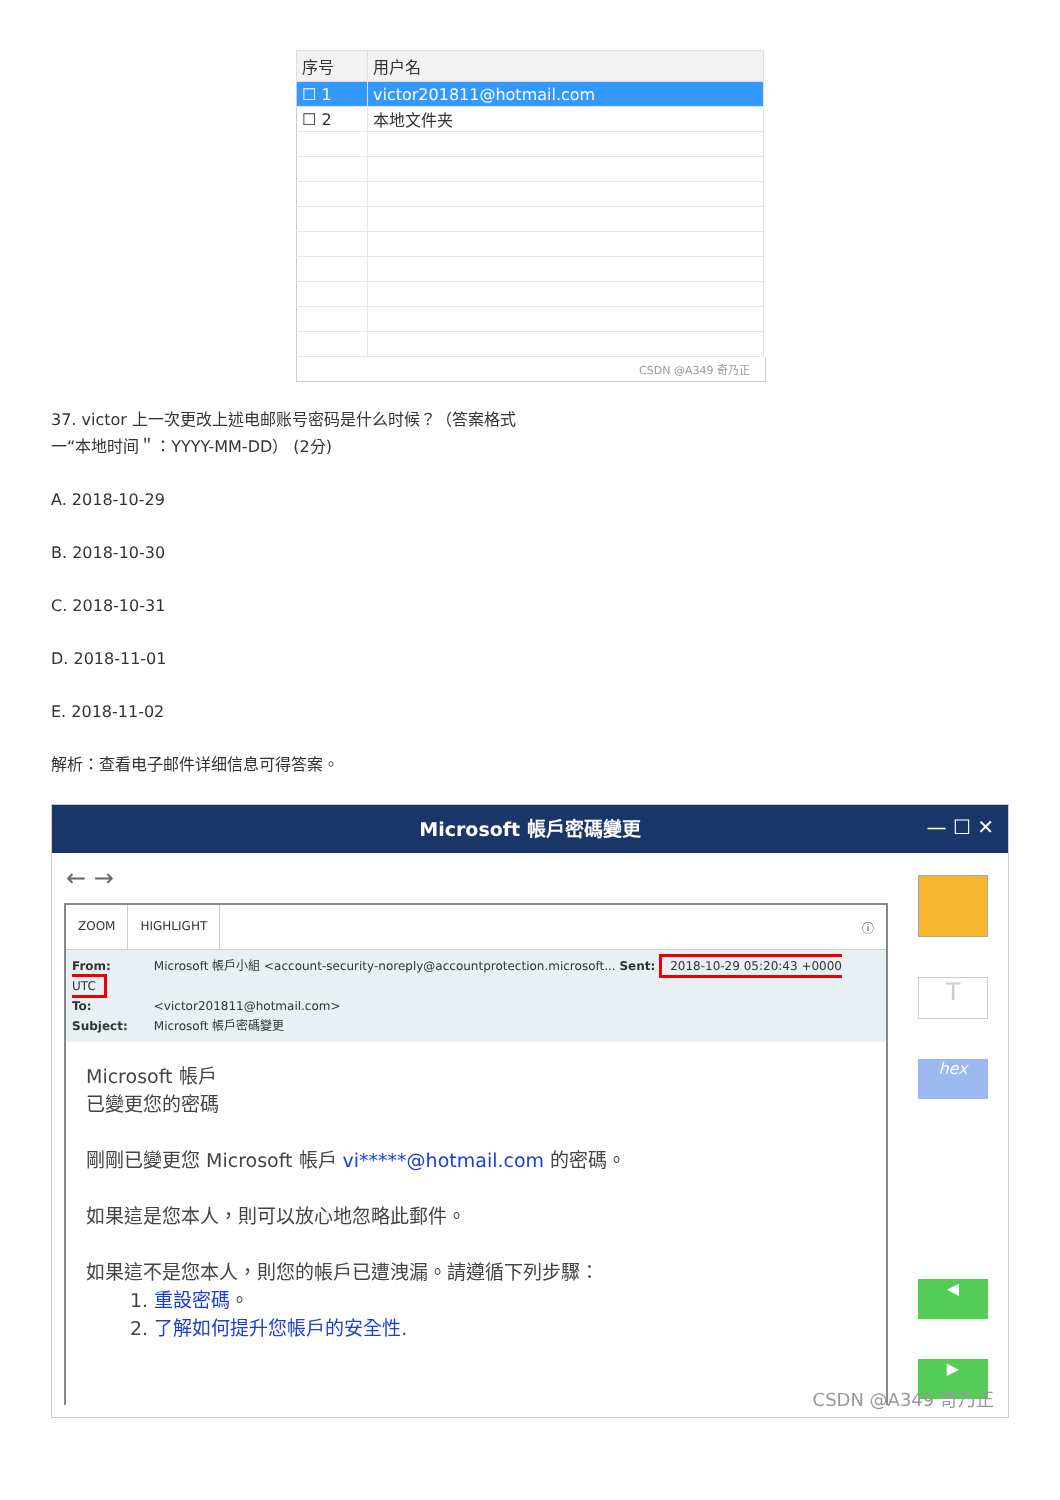| 序号 | 用户名 |
| --- | --- |
| ☐ 1 | victor201811@hotmail.com |
| ☐ 2 | 本地文件夹 |
CSDN @A349 奇乃正
37. victor 上一次更改上述电邮账号密码是什么时候？（答案格式
一“本地时间＂：YYYY-MM-DD） (2分)
A. 2018-10-29
B. 2018-10-30
C. 2018-10-31
D. 2018-11-01
E. 2018-11-02
解析：查看电子邮件详细信息可得答案。
Microsoft 帳戶密碼變更
— ☐ ✕
← →
ZOOM HIGHLIGHT ⓘ
From: Microsoft 帳戶小組 <account-security-noreply@accountprotection.microsoft... Sent: 2018-10-29 05:20:43 +0000 UTC
To: <victor201811@hotmail.com>
Subject: Microsoft 帳戶密碼變更
Microsoft 帳戶
已變更您的密碼
剛剛已變更您 Microsoft 帳戶 vi*****@hotmail.com 的密碼。
如果這是您本人，則可以放心地忽略此郵件。
如果這不是您本人，則您的帳戶已遭洩漏。請遵循下列步驟：
1. 重設密碼。
2. 了解如何提升您帳戶的安全性.
T
hex
◀
▶
CSDN @A349 奇乃正